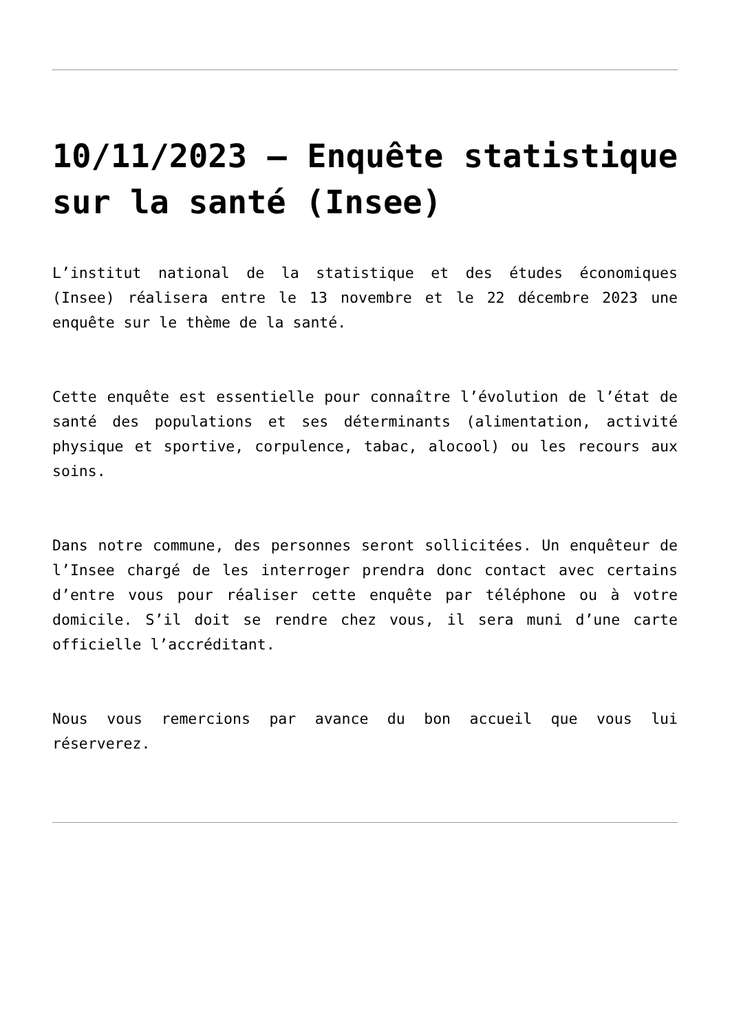10/11/2023 – Enquête statistique sur la santé (Insee)
L’institut national de la statistique et des études économiques (Insee) réalisera entre le 13 novembre et le 22 décembre 2023 une enquête sur le thème de la santé.
Cette enquête est essentielle pour connaître l’évolution de l’état de santé des populations et ses déterminants (alimentation, activité physique et sportive, corpulence, tabac, alocool) ou les recours aux soins.
Dans notre commune, des personnes seront sollicitées. Un enquêteur de l’Insee chargé de les interroger prendra donc contact avec certains d’entre vous pour réaliser cette enquête par téléphone ou à votre domicile. S’il doit se rendre chez vous, il sera muni d’une carte officielle l’accréditant.
Nous vous remercions par avance du bon accueil que vous lui réserverez.